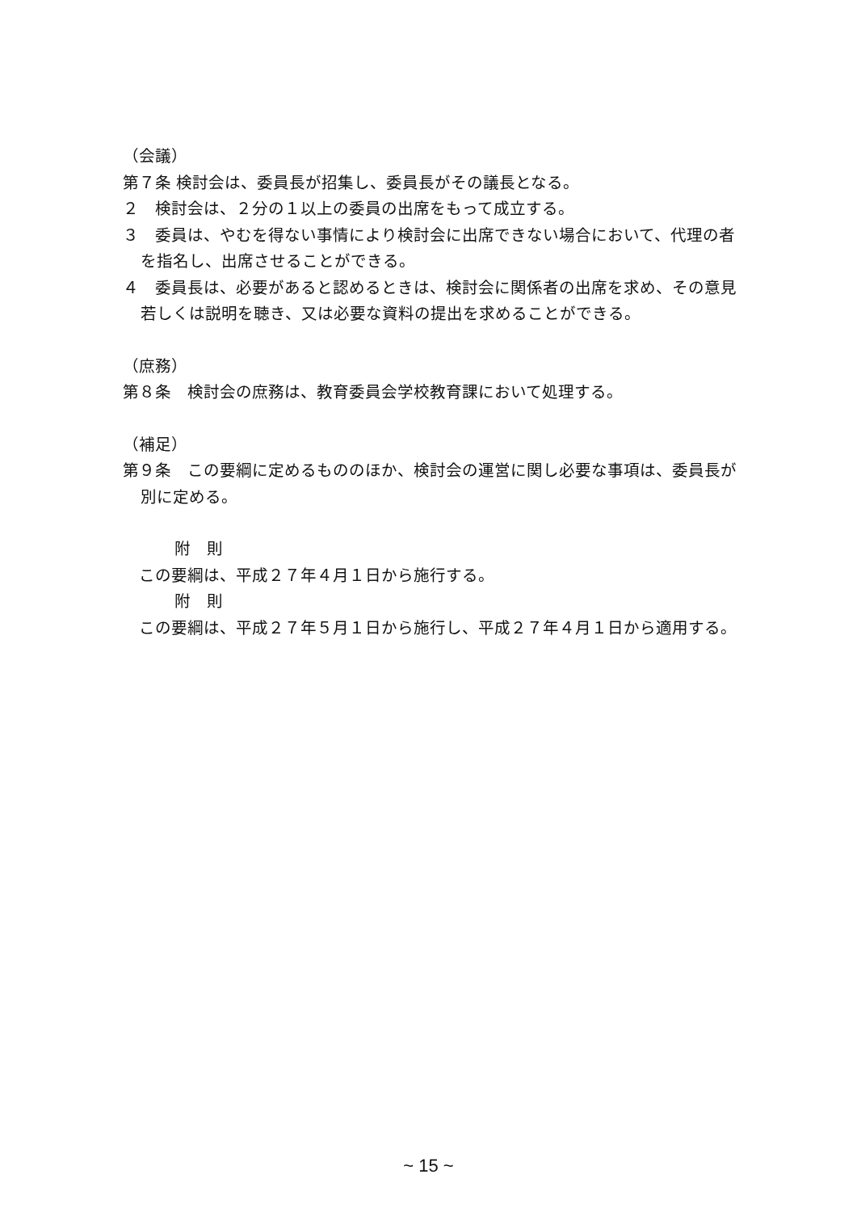（会議）
第７条 検討会は、委員長が招集し、委員長がその議長となる。
２　検討会は、２分の１以上の委員の出席をもって成立する。
３　委員は、やむを得ない事情により検討会に出席できない場合において、代理の者を指名し、出席させることができる。
４　委員長は、必要があると認めるときは、検討会に関係者の出席を求め、その意見若しくは説明を聴き、又は必要な資料の提出を求めることができる。
（庶務）
第８条　検討会の庶務は、教育委員会学校教育課において処理する。
（補足）
第９条　この要綱に定めるもののほか、検討会の運営に関し必要な事項は、委員長が別に定める。
附　則
　この要綱は、平成２７年４月１日から施行する。
附　則
　この要綱は、平成２７年５月１日から施行し、平成２７年４月１日から適用する。
~ 15 ~